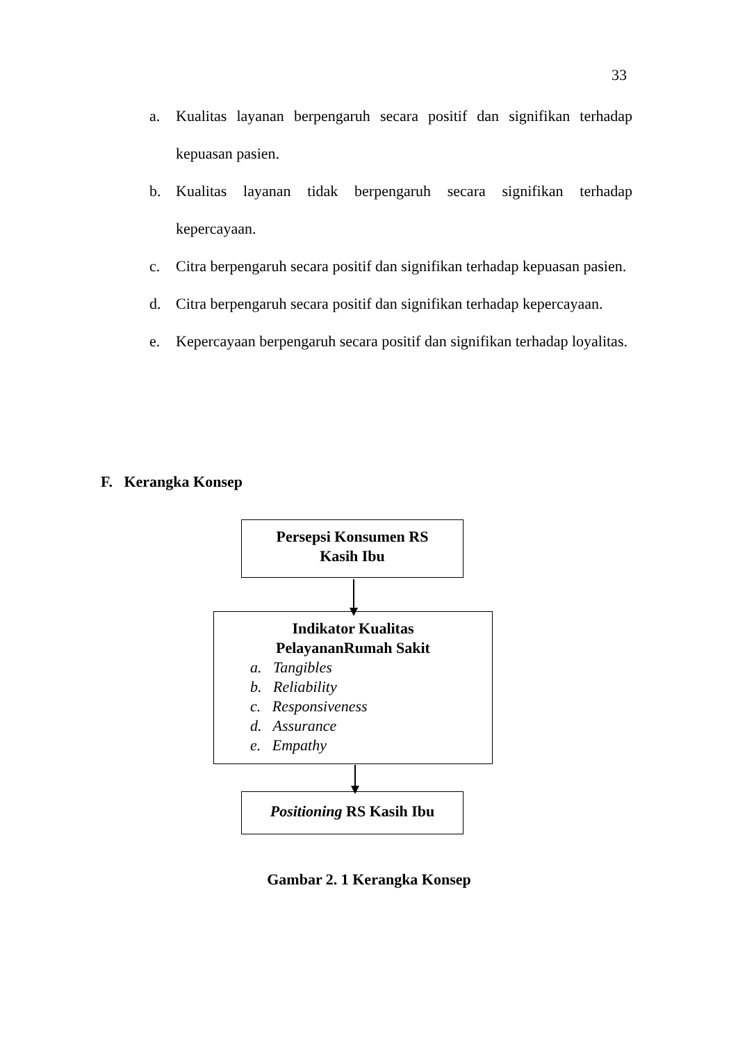33
a. Kualitas layanan berpengaruh secara positif dan signifikan terhadap kepuasan pasien.
b. Kualitas layanan tidak berpengaruh secara signifikan terhadap kepercayaan.
c. Citra berpengaruh secara positif dan signifikan terhadap kepuasan pasien.
d. Citra berpengaruh secara positif dan signifikan terhadap kepercayaan.
e. Kepercayaan berpengaruh secara positif dan signifikan terhadap loyalitas.
F. Kerangka Konsep
Persepsi Konsumen RS
Kasih Ibu
Indikator Kualitas
PelayananRumah Sakit
a. Tangibles
b. Reliability
c. Responsiveness
d. Assurance
e. Empathy
Positioning RS Kasih Ibu
Gambar 2. 1 Kerangka Konsep